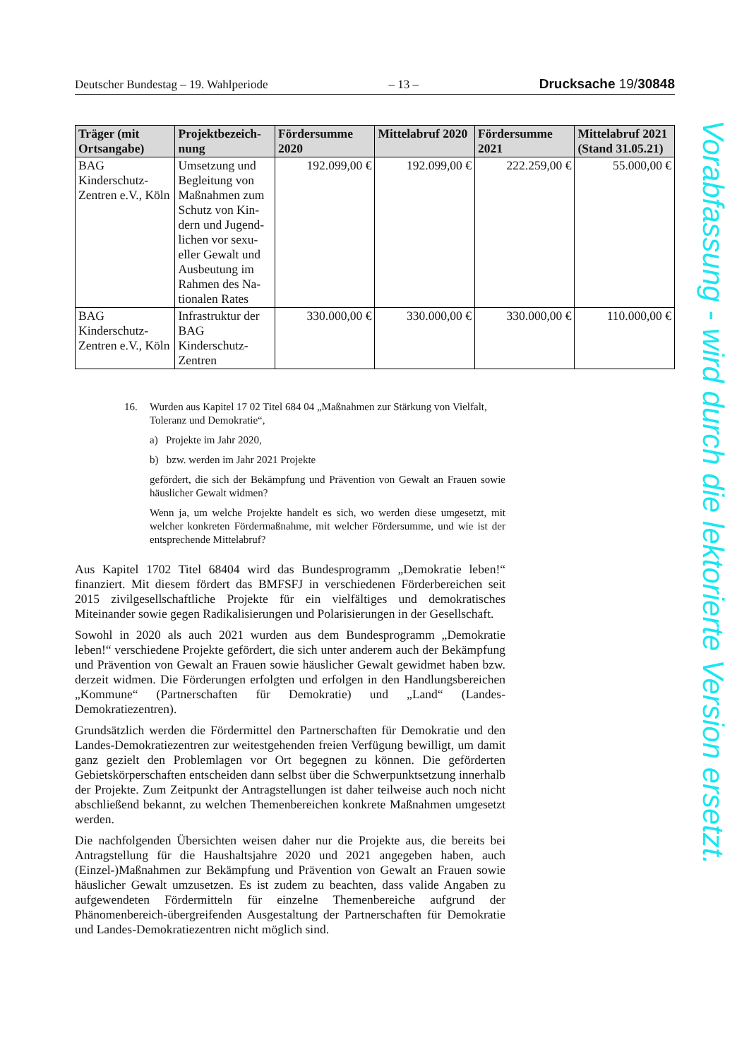Deutscher Bundestag – 19. Wahlperiode – 13 – Drucksache 19/30848
| Träger (mit Ortsangabe) | Projektbezeich-nung | Fördersumme 2020 | Mittelabruf 2020 | Fördersumme 2021 | Mittelabruf 2021 (Stand 31.05.21) |
| --- | --- | --- | --- | --- | --- |
| BAG Kinderschutz-Zentren e.V., Köln | Umsetzung und Begleitung von Maßnahmen zum Schutz von Kin-dern und Jugend-lichen vor sexu-eller Gewalt und Ausbeutung im Rahmen des Na-tionalen Rates | 192.099,00 € | 192.099,00 € | 222.259,00 € | 55.000,00 € |
| BAG Kinderschutz-Zentren e.V., Köln | Infrastruktur der BAG Kinderschutz-Zentren | 330.000,00 € | 330.000,00 € | 330.000,00 € | 110.000,00 € |
16. Wurden aus Kapitel 17 02 Titel 684 04 „Maßnahmen zur Stärkung von Vielfalt, Toleranz und Demokratie“,
a) Projekte im Jahr 2020,
b) bzw. werden im Jahr 2021 Projekte
gefördert, die sich der Bekämpfung und Prävention von Gewalt an Frauen sowie häuslicher Gewalt widmen?
Wenn ja, um welche Projekte handelt es sich, wo werden diese umgesetzt, mit welcher konkreten Fördermaßnahme, mit welcher Fördersumme, und wie ist der entsprechende Mittelabruf?
Aus Kapitel 1702 Titel 68404 wird das Bundesprogramm „Demokratie leben!“ finanziert. Mit diesem fördert das BMFSFJ in verschiedenen Förderbereichen seit 2015 zivilgesellschaftliche Projekte für ein vielfältiges und demokratisches Miteinander sowie gegen Radikalisierungen und Polarisierungen in der Gesellschaft.
Sowohl in 2020 als auch 2021 wurden aus dem Bundesprogramm „Demokratie leben!“ verschiedene Projekte gefördert, die sich unter anderem auch der Bekämpfung und Prävention von Gewalt an Frauen sowie häuslicher Gewalt gewidmet haben bzw. derzeit widmen. Die Förderungen erfolgten und erfolgen in den Handlungsbereichen „Kommune“ (Partnerschaften für Demokratie) und „Land“ (Landes-Demokratiezentren).
Grundsätzlich werden die Fördermittel den Partnerschaften für Demokratie und den Landes-Demokratiezentren zur weitestgehenden freien Verfügung bewilligt, um damit ganz gezielt den Problemlagen vor Ort begegnen zu können. Die geförderten Gebietskörperschaften entscheiden dann selbst über die Schwerpunktsetzung innerhalb der Projekte. Zum Zeitpunkt der Antragstellungen ist daher teilweise auch noch nicht abschließend bekannt, zu welchen Themenbereichen konkrete Maßnahmen umgesetzt werden.
Die nachfolgenden Übersichten weisen daher nur die Projekte aus, die bereits bei Antragstellung für die Haushaltsjahre 2020 und 2021 angegeben haben, auch (Einzel-)Maßnahmen zur Bekämpfung und Prävention von Gewalt an Frauen sowie häuslicher Gewalt umzusetzen. Es ist zudem zu beachten, dass valide Angaben zu aufgewendeten Fördermitteln für einzelne Themenbereiche aufgrund der Phänomenbereich-übergreifenden Ausgestaltung der Partnerschaften für Demokratie und Landes-Demokratiezentren nicht möglich sind.
Vorabfassung - wird durch die lektorierte Version ersetzt.